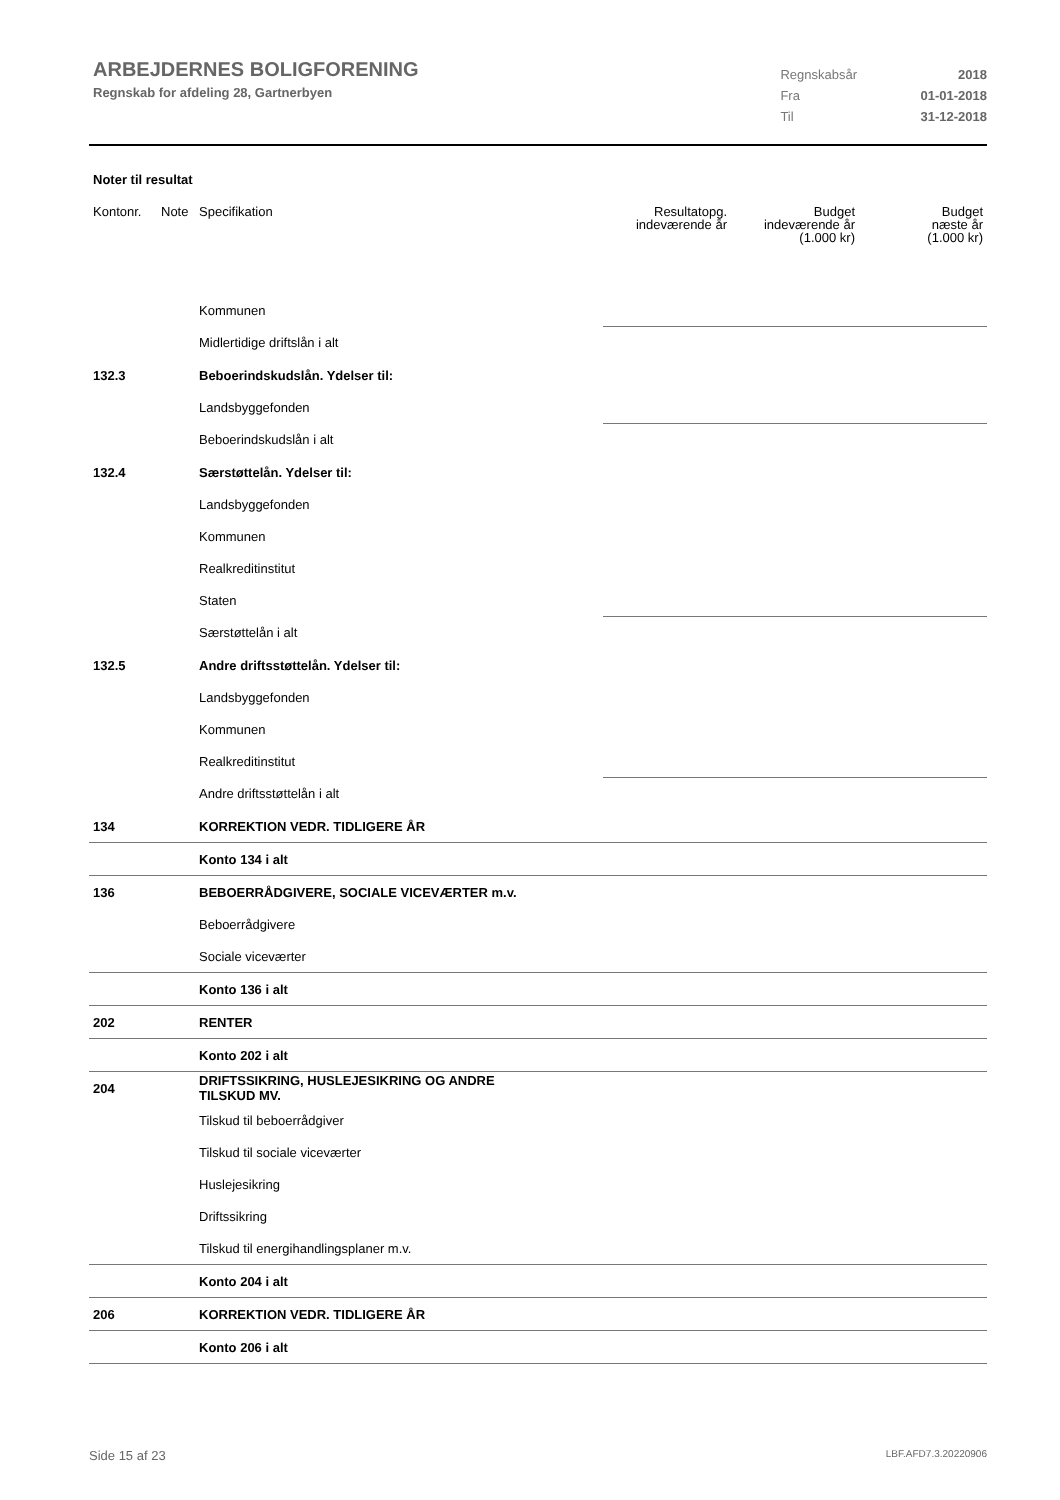ARBEJDERNES BOLIGFORENING
Regnskab for afdeling 28, Gartnerbyen
| Regnskabsår | 2018 |
| Fra | 01-01-2018 |
| Til | 31-12-2018 |
Noter til resultat
| Kontonr. | Note | Specifikation | Resultatopg. indeværende år | Budget indeværende år (1.000 kr) | Budget næste år (1.000 kr) |
| --- | --- | --- | --- | --- | --- |
| | | Kommunen | | | |
| | | Midlertidige driftslån i alt | | | |
| 132.3 | | Beboerindskudslån. Ydelser til: | | | |
| | | Landsbyggefonden | | | |
| | | Beboerindskudslån i alt | | | |
| 132.4 | | Særstøttelån. Ydelser til: | | | |
| | | Landsbyggefonden | | | |
| | | Kommunen | | | |
| | | Realkreditinstitut | | | |
| | | Staten | | | |
| | | Særstøttelån i alt | | | |
| 132.5 | | Andre driftsstøttelån. Ydelser til: | | | |
| | | Landsbyggefonden | | | |
| | | Kommunen | | | |
| | | Realkreditinstitut | | | |
| | | Andre driftsstøttelån i alt | | | |
| 134 | | KORREKTION VEDR. TIDLIGERE ÅR | | | |
| | | Konto 134 i alt | | | |
| 136 | | BEBOERRÅDGIVERE, SOCIALE VICEVÆRTER m.v. | | | |
| | | Beboerrådgivere | | | |
| | | Sociale viceværter | | | |
| | | Konto 136 i alt | | | |
| 202 | | RENTER | | | |
| | | Konto 202 i alt | | | |
| 204 | | DRIFTSSIKRING, HUSLEJESIKRING OG ANDRE TILSKUD MV. | | | |
| | | Tilskud til beboerrådgiver | | | |
| | | Tilskud til sociale viceværter | | | |
| | | Huslejesikring | | | |
| | | Driftssikring | | | |
| | | Tilskud til energihandlingsplaner m.v. | | | |
| | | Konto 204 i alt | | | |
| 206 | | KORREKTION VEDR. TIDLIGERE ÅR | | | |
| | | Konto 206 i alt | | | |
Side 15 af 23 LBF.AFD7.3.20220906